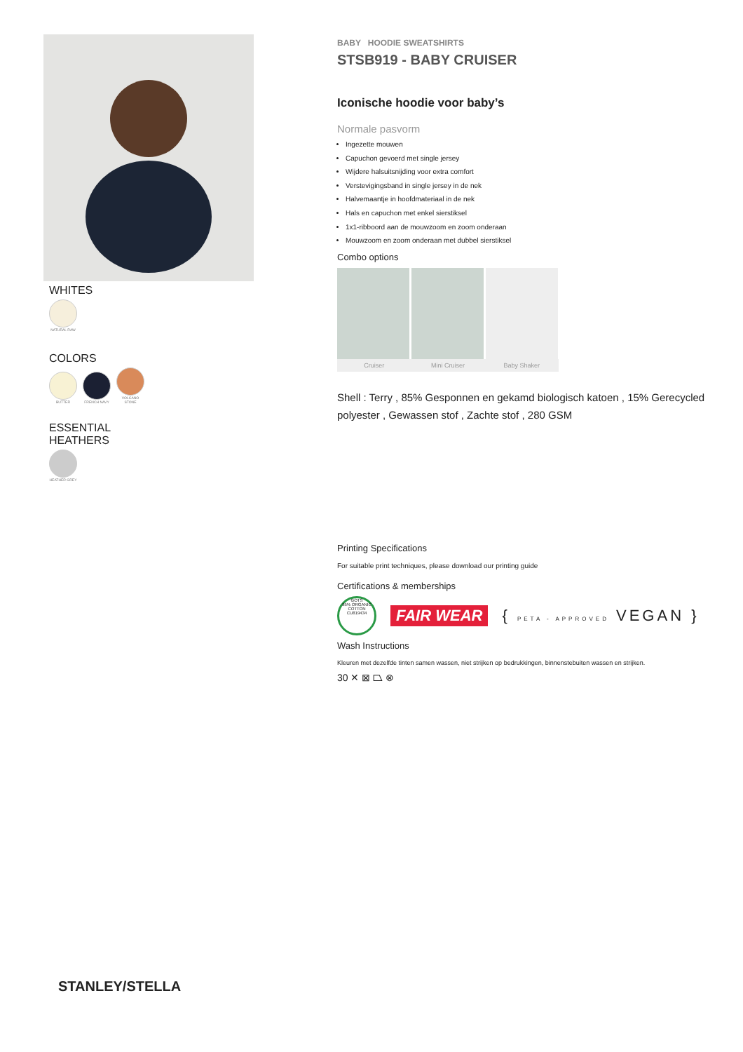WHITES
NATURAL RAW
COLORS
BUTTER FRENCH NAVY VOLCANO STONE
ESSENTIAL
HEATHERS
HEATHER GREY
BABY HOODIE SWEATSHIRTS
STSB919 - BABY CRUISER
Iconische hoodie voor baby’s
Normale pasvorm
Ingezette mouwen
Capuchon gevoerd met single jersey
Wijdere halsuitsnijding voor extra comfort
Verstevigingsband in single jersey in de nek
Halvemaantje in hoofdmateriaal in de nek
Hals en capuchon met enkel sierstiksel
1x1-ribboord aan de mouwzoom en zoom onderaan
Mouwzoom en zoom onderaan met dubbel sierstiksel
Combo options
Cruiser Mini Cruiser Baby Shaker
Shell : Terry , 85% Gesponnen en gekamd biologisch katoen , 15% Gerecycled polyester , Gewassen stof , Zachte stof , 280 GSM
Printing Specifications
For suitable print techniques, please download our printing guide
Certifications & memberships
GOTS
85% ORGANIC COTTON CU819434
FAIR WEAR { PETA - APPROVED VEGAN }
Wash Instructions
Kleuren met dezelfde tinten samen wassen, niet strijken op bedrukkingen, binnenstebuiten wassen en strijken.
30 ✕ ⊠ ⏢ ⊗
STANLEY/STELLA